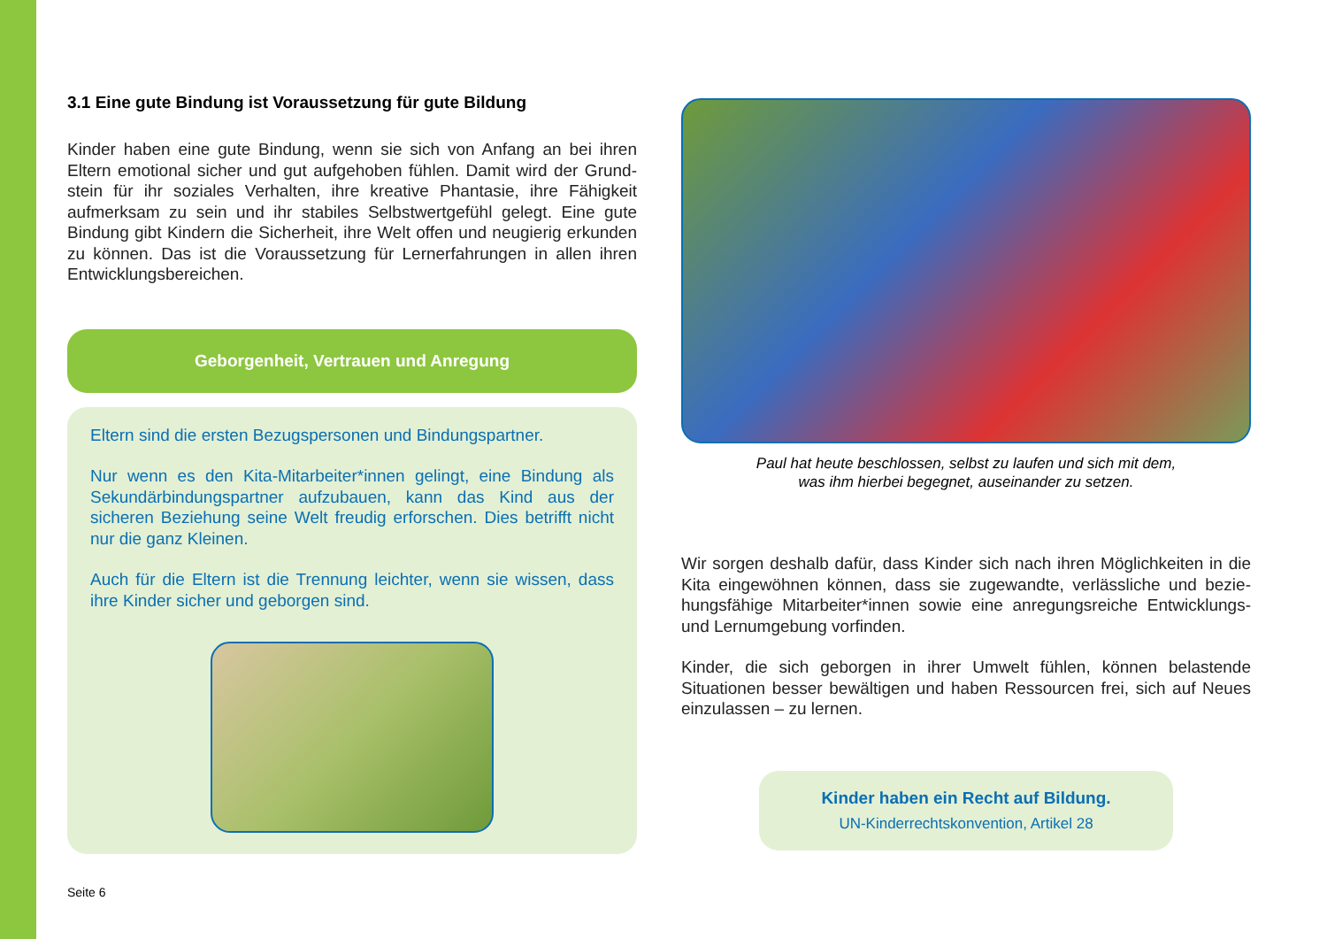3.1 Eine gute Bindung ist Voraussetzung für gute Bildung
Kinder haben eine gute Bindung, wenn sie sich von Anfang an bei ihren Eltern emotional sicher und gut aufgehoben fühlen. Damit wird der Grund­stein für ihr soziales Verhalten, ihre kreative Phantasie, ihre Fähigkeit aufmerksam zu sein und ihr stabiles Selbstwertgefühl gelegt. Eine gute Bindung gibt Kindern die Sicherheit, ihre Welt offen und neugierig erkunden zu können. Das ist die Voraussetzung für Lernerfahrungen in allen ihren Entwicklungsbereichen.
Geborgenheit, Vertrauen und Anregung
Eltern sind die ersten Bezugspersonen und Bindungspartner.
Nur wenn es den Kita-Mitarbeiter*innen gelingt, eine Bindung als Sekundärbindungspartner aufzubauen, kann das Kind aus der sicheren Beziehung seine Welt freudig erforschen. Dies betrifft nicht nur die ganz Kleinen.
Auch für die Eltern ist die Trennung leichter, wenn sie wissen, dass ihre Kinder sicher und geborgen sind.
Paul hat heute beschlossen, selbst zu laufen und sich mit dem,
was ihm hierbei begegnet, auseinander zu setzen.
Wir sorgen deshalb dafür, dass Kinder sich nach ihren Möglichkeiten in die Kita eingewöhnen können, dass sie zugewandte, verlässliche und bezie­hungsfähige Mitarbeiter*innen sowie eine anregungsreiche Entwicklungs- und Lernumgebung vorfinden.
Kinder, die sich geborgen in ihrer Umwelt fühlen, können belastende Situationen besser bewältigen und haben Ressourcen frei, sich auf Neues einzulassen – zu lernen.
Kinder haben ein Recht auf Bildung.
UN-Kinderrechtskonvention, Artikel 28
Seite 6